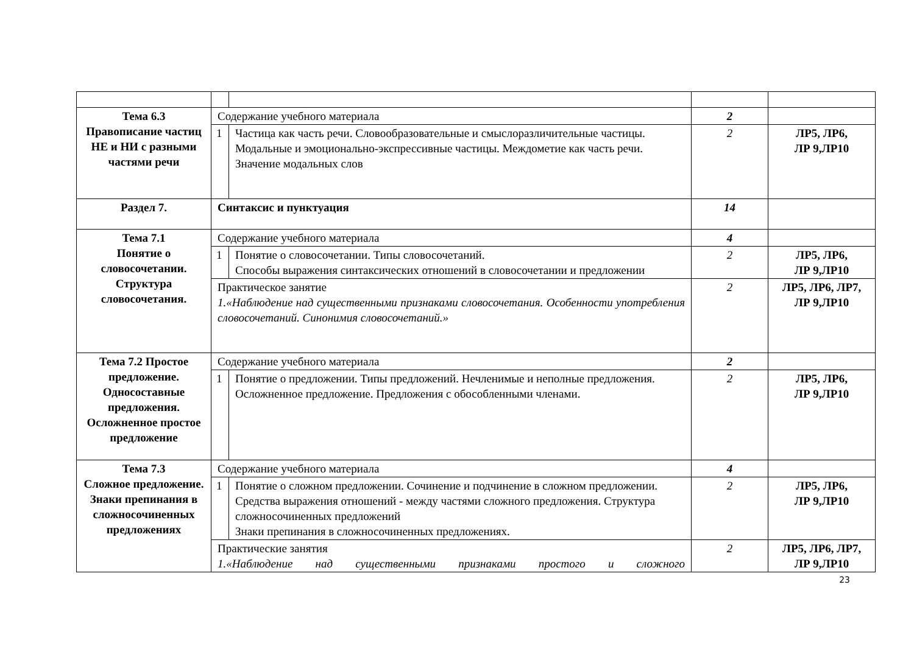| Тема 6.3 Правописание частиц НЕ и НИ с разными частями речи | Содержание учебного материала | | 2 | |
| | 1 | Частица как часть речи. Словообразовательные и смыслоразличительные частицы. Модальные и эмоционально-экспрессивные частицы. Междометие как часть речи. Значение модальных слов | 2 | ЛР5, ЛР6, ЛР 9,ЛР10 |
| Раздел 7. | Синтаксис и пунктуация | | 14 | |
| Тема 7.1 Понятие о словосочетании. Структура словосочетания. | Содержание учебного материала | | 4 | |
| | 1 | Понятие о словосочетании. Типы словосочетаний. Способы выражения синтаксических отношений в словосочетании и предложении | 2 | ЛР5, ЛР6, ЛР 9,ЛР10 |
| | Практическое занятие 1.«Наблюдение над существенными признаками словосочетания. Особенности употребления словосочетаний. Синонимия словосочетаний.» | | 2 | ЛР5, ЛР6, ЛР7, ЛР 9,ЛР10 |
| Тема 7.2 Простое предложение. Односоставные предложения. Осложненное простое предложение | Содержание учебного материала | | 2 | |
| | 1 | Понятие о предложении. Типы предложений. Нечленимые и неполные предложения. Осложненное предложение. Предложения с обособленными членами. | 2 | ЛР5, ЛР6, ЛР 9,ЛР10 |
| Тема 7.3 Сложное предложение. Знаки препинания в сложносочиненных предложениях | Содержание учебного материала | | 4 | |
| | 1 | Понятие о сложном предложении. Сочинение и подчинение в сложном предложении. Средства выражения отношений - между частями сложного предложения. Структура сложносочиненных предложений Знаки препинания в сложносочиненных предложениях. | 2 | ЛР5, ЛР6, ЛР 9,ЛР10 |
| | Практические занятия 1.«Наблюдение над существенными признаками простого и сложного | | 2 | ЛР5, ЛР6, ЛР7, ЛР 9,ЛР10 |
23